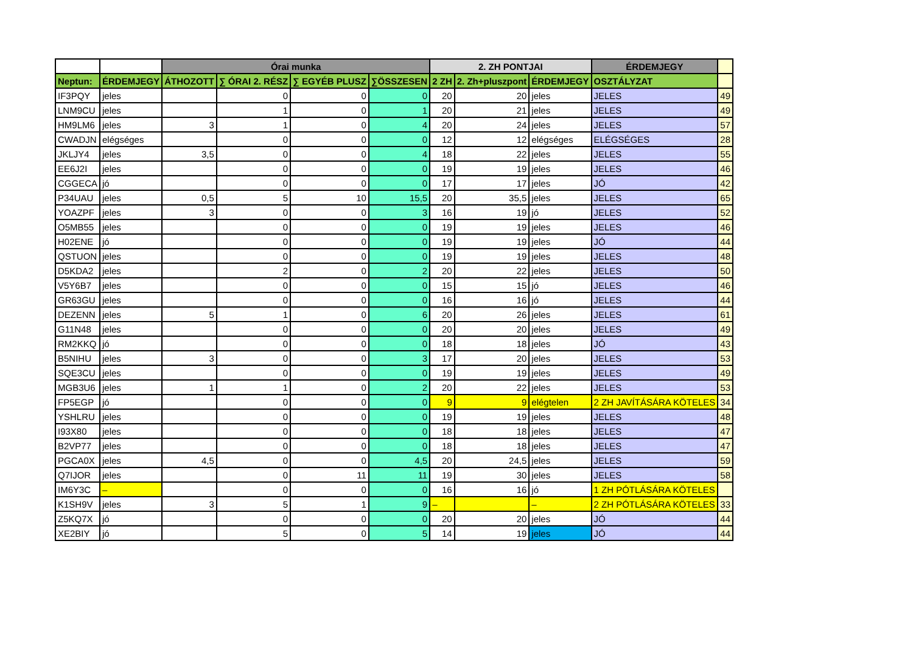| | | Órai munka | | | | 2. ZH PONTJAI | | | ÉRDEMJEGY | |
| --- | --- | --- | --- | --- | --- | --- | --- | --- | --- | --- |
| Neptun: | ÉRDEMJEGY | ÁTHOZOTT | ∑ ÓRAI 2. RÉSZ | ∑ EGYÉB PLUSZ | ∑ÖSSZESEN | 2 ZH | 2. Zh+pluszpont | ÉRDEMJEGY | OSZTÁLYZAT | |
| IF3PQY | jeles | | 0 | 0 | 0 | 20 | 20 | jeles | JELES | 49 |
| LNM9CU | jeles | | 1 | 0 | 1 | 20 | 21 | jeles | JELES | 49 |
| HM9LM6 | jeles | 3 | 1 | 0 | 4 | 20 | 24 | jeles | JELES | 57 |
| CWADJN | elégséges | | 0 | 0 | 0 | 12 | 12 | elégséges | ELÉGSÉGES | 28 |
| JKLJY4 | jeles | 3,5 | 0 | 0 | 4 | 18 | 22 | jeles | JELES | 55 |
| EE6J2I | jeles | | 0 | 0 | 0 | 19 | 19 | jeles | JELES | 46 |
| CGGECA | jó | | 0 | 0 | 0 | 17 | 17 | jeles | JÓ | 42 |
| P34UAU | jeles | 0,5 | 5 | 10 | 15,5 | 20 | 35,5 | jeles | JELES | 65 |
| YOAZPF | jeles | 3 | 0 | 0 | 3 | 16 | 19 | jó | JELES | 52 |
| O5MB55 | jeles | | 0 | 0 | 0 | 19 | 19 | jeles | JELES | 46 |
| H02ENE | jó | | 0 | 0 | 0 | 19 | 19 | jeles | JÓ | 44 |
| QSTUON | jeles | | 0 | 0 | 0 | 19 | 19 | jeles | JELES | 48 |
| D5KDA2 | jeles | | 2 | 0 | 2 | 20 | 22 | jeles | JELES | 50 |
| V5Y6B7 | jeles | | 0 | 0 | 0 | 15 | 15 | jó | JELES | 46 |
| GR63GU | jeles | | 0 | 0 | 0 | 16 | 16 | jó | JELES | 44 |
| DEZENN | jeles | 5 | 1 | 0 | 6 | 20 | 26 | jeles | JELES | 61 |
| G11N48 | jeles | | 0 | 0 | 0 | 20 | 20 | jeles | JELES | 49 |
| RM2KKQ | jó | | 0 | 0 | 0 | 18 | 18 | jeles | JÓ | 43 |
| B5NIHU | jeles | 3 | 0 | 0 | 3 | 17 | 20 | jeles | JELES | 53 |
| SQE3CU | jeles | | 0 | 0 | 0 | 19 | 19 | jeles | JELES | 49 |
| MGB3U6 | jeles | 1 | 1 | 0 | 2 | 20 | 22 | jeles | JELES | 53 |
| FP5EGP | jó | | 0 | 0 | 0 | 9 | 9 | elégtelen | 2 ZH JAVÍTÁSÁRA KÖTELES | 34 |
| YSHLRU | jeles | | 0 | 0 | 0 | 19 | 19 | jeles | JELES | 48 |
| I93X80 | jeles | | 0 | 0 | 0 | 18 | 18 | jeles | JELES | 47 |
| B2VP77 | jeles | | 0 | 0 | 0 | 18 | 18 | jeles | JELES | 47 |
| PGCA0X | jeles | 4,5 | 0 | 0 | 4,5 | 20 | 24,5 | jeles | JELES | 59 |
| Q7IJOR | jeles | | 0 | 11 | 11 | 19 | 30 | jeles | JELES | 58 |
| IM6Y3C | – | | 0 | 0 | 0 | 16 | 16 | jó | 1 ZH PÓTLÁSÁRA KÖTELES | |
| K1SH9V | jeles | 3 | 5 | 1 | 9 | – | | – | 2 ZH PÓTLÁSÁRA KÖTELES | 33 |
| Z5KQ7X | jó | | 0 | 0 | 0 | 20 | 20 | jeles | JÓ | 44 |
| XE2BIY | jó | | 5 | 0 | 5 | 14 | 19 | jeles | JÓ | 44 |